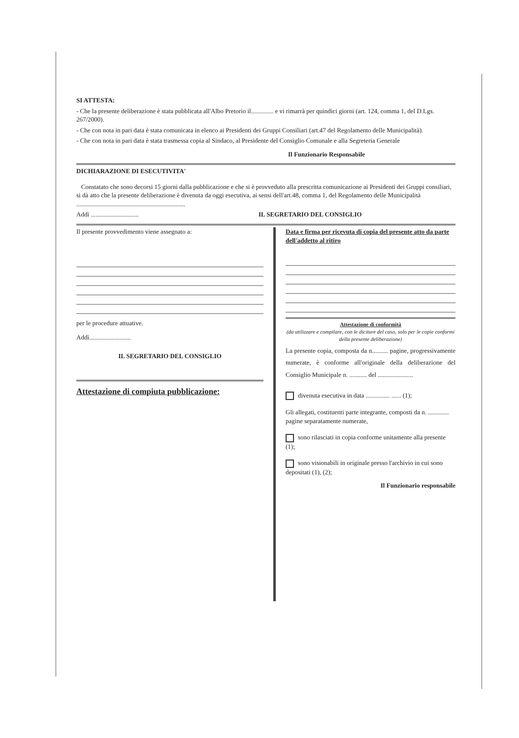SI ATTESTA:
- Che la presente deliberazione è stata pubblicata all'Albo Pretorio il.............. e vi rimarrà per quindici giorni (art. 124, comma 1, del D.Lgs. 267/2000).
- Che con nota in pari data è stata comunicata in elenco ai Presidenti dei Gruppi Consiliari (art.47 del Regolamento delle Municipalità).
- Che con nota in pari data è stata trasmessa copia al Sindaco, al Presidente del Consiglio Comunale e alla Segreteria Generale
Il Funzionario Responsabile
DICHIARAZIONE DI ESECUTIVITA'
Constatato che sono decorsi 15 giorni dalla pubblicazione e che si è provveduto alla prescritta comunicazione ai Presidenti dei Gruppi consiliari, si dà atto che la presente deliberazione è divenuta da oggi esecutiva, ai sensi dell'art.48, comma 1, del Regolamento delle Municipalità ....................................................................
Addì .............................. IL SEGRETARIO DEL CONSIGLIO
Il presente provvedimento viene assegnato a:
per le procedure attuative.
Addì..........................
IL SEGRETARIO DEL CONSIGLIO
Attestazione di compiuta pubblicazione:
Data e firma per ricevuta di copia del presente atto da parte dell'addetto al ritiro
Attestazione di conformità
(da utilizzare e compilare, con le diciture del caso, solo per le copie conformi della presente deliberazione)
La presente copia, composta da n.......... pagine, progressivamente numerate, è conforme all'originale della deliberazione del Consiglio Municipale n. ........... del ......................
divenuta esecutiva in data ............... ...... (1);
Gli allegati, costituenti parte integrante, composti da n. ............. pagine separatamente numerate,
sono rilasciati in copia conforme unitamente alla presente (1);
sono visionabili in originale presso l'archivio in cui sono depositati (1), (2);
Il Funzionario responsabile